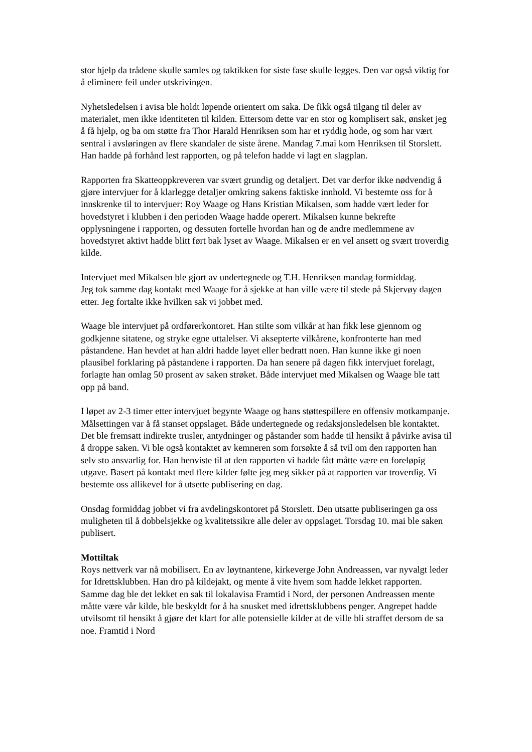stor hjelp da trådene skulle samles og taktikken for siste fase skulle legges. Den var også viktig for å eliminere feil under utskrivingen.
Nyhetsledelsen i avisa ble holdt løpende orientert om saka. De fikk også tilgang til deler av materialet, men ikke identiteten til kilden. Ettersom dette var en stor og komplisert sak, ønsket jeg å få hjelp, og ba om støtte fra Thor Harald Henriksen som har et ryddig hode, og som har vært sentral i avsløringen av flere skandaler de siste årene. Mandag 7.mai kom Henriksen til Storslett. Han hadde på forhånd lest rapporten, og på telefon hadde vi lagt en slagplan.
Rapporten fra Skatteoppkreveren var svært grundig og detaljert. Det var derfor ikke nødvendig å gjøre intervjuer for å klarlegge detaljer omkring sakens faktiske innhold. Vi bestemte oss for å innskrenke til to intervjuer: Roy Waage og Hans Kristian Mikalsen, som hadde vært leder for hovedstyret i klubben i den perioden Waage hadde operert. Mikalsen kunne bekrefte opplysningene i rapporten, og dessuten fortelle hvordan han og de andre medlemmene av hovedstyret aktivt hadde blitt ført bak lyset av Waage. Mikalsen er en vel ansett og svært troverdig kilde.
Intervjuet med Mikalsen ble gjort av undertegnede og T.H. Henriksen mandag formiddag.
Jeg tok samme dag kontakt med Waage for å sjekke at han ville være til stede på Skjervøy dagen etter. Jeg fortalte ikke hvilken sak vi jobbet med.
Waage ble intervjuet på ordførerkontoret. Han stilte som vilkår at han fikk lese gjennom og godkjenne sitatene, og stryke egne uttalelser. Vi aksepterte vilkårene, konfronterte han med påstandene. Han hevdet at han aldri hadde løyet eller bedratt noen. Han kunne ikke gi noen plausibel forklaring på påstandene i rapporten. Da han senere på dagen fikk intervjuet forelagt, forlagte han omlag 50 prosent av saken strøket. Både intervjuet med Mikalsen og Waage ble tatt opp på band.
I løpet av 2-3 timer etter intervjuet begynte Waage og hans støttespillere en offensiv motkampanje. Målsettingen var å få stanset oppslaget. Både undertegnede og redaksjonsledelsen ble kontaktet. Det ble fremsatt indirekte trusler, antydninger og påstander som hadde til hensikt å påvirke avisa til å droppe saken. Vi ble også kontaktet av kemneren som forsøkte å så tvil om den rapporten han selv sto ansvarlig for. Han henviste til at den rapporten vi hadde fått måtte være en foreløpig utgave. Basert på kontakt med flere kilder følte jeg meg sikker på at rapporten var troverdig. Vi bestemte oss allikevel for å utsette publisering en dag.
Onsdag formiddag jobbet vi fra avdelingskontoret på Storslett. Den utsatte publiseringen ga oss muligheten til å dobbelsjekke og kvalitetssikre alle deler av oppslaget. Torsdag 10. mai ble saken publisert.
Mottiltak
Roys nettverk var nå mobilisert. En av løytnantene, kirkeverge John Andreassen, var nyvalgt leder for Idrettsklubben. Han dro på kildejakt, og mente å vite hvem som hadde lekket rapporten. Samme dag ble det lekket en sak til lokalavisa Framtid i Nord, der personen Andreassen mente måtte være vår kilde, ble beskyldt for å ha snusket med idrettsklubbens penger. Angrepet hadde utvilsomt til hensikt å gjøre det klart for alle potensielle kilder at de ville bli straffet dersom de sa noe. Framtid i Nord